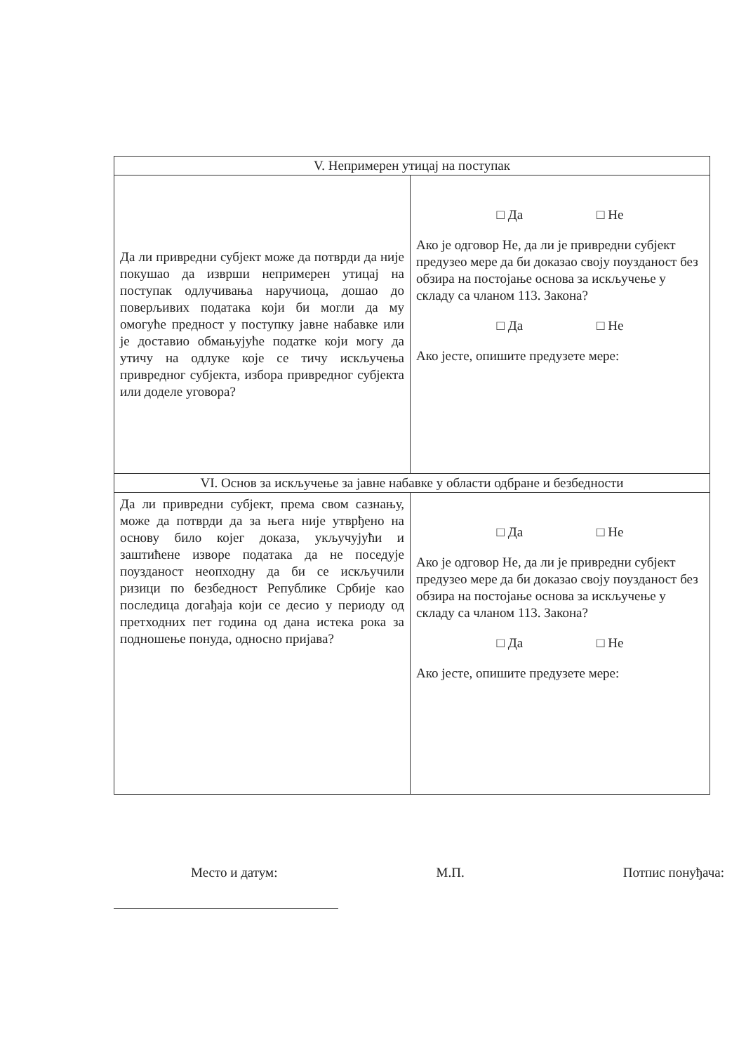| V. Непримерен утицај на поступак | |
| --- | --- |
| Да ли привредни субјект може да потврди да није покушао да изврши непримерен утицај на поступак одлучивања наручиоца, дошао до поверљивих података који би могли да му омогуће предност у поступку јавне набавке или је доставио обмањујуће податке који могу да утичу на одлуке које се тичу искључења привредног субјекта, избора привредног субјекта или доделе уговора? | □ Да □ Не Ако је одговор Не, да ли је привредни субјект предузео мере да би доказао своју поузданост без обзира на постојање основа за искључење у складу са чланом 113. Закона? □ Да □ Не Ако јесте, опишите предузете мере: |
| VI. Основ за искључење за јавне набавке у области одбране и безбедности | |
| Да ли привредни субјект, према свом сазнању, може да потврди да за њега није утврђено на основу било којег доказа, укључујући и заштићене изворе података да не поседује поузданост неопходну да би се искључили ризици по безбедност Републике Србије као последица догађаја који се десио у периоду од претходних пет година од дана истека рока за подношење понуда, односно пријава? | □ Да □ Не Ако је одговор Не, да ли је привредни субјект предузео мере да би доказао своју поузданост без обзира на постојање основа за искључење у складу са чланом 113. Закона? □ Да □ Не Ако јесте, опишите предузете мере: |
Место и датум: М.П. Потпис понуђача: